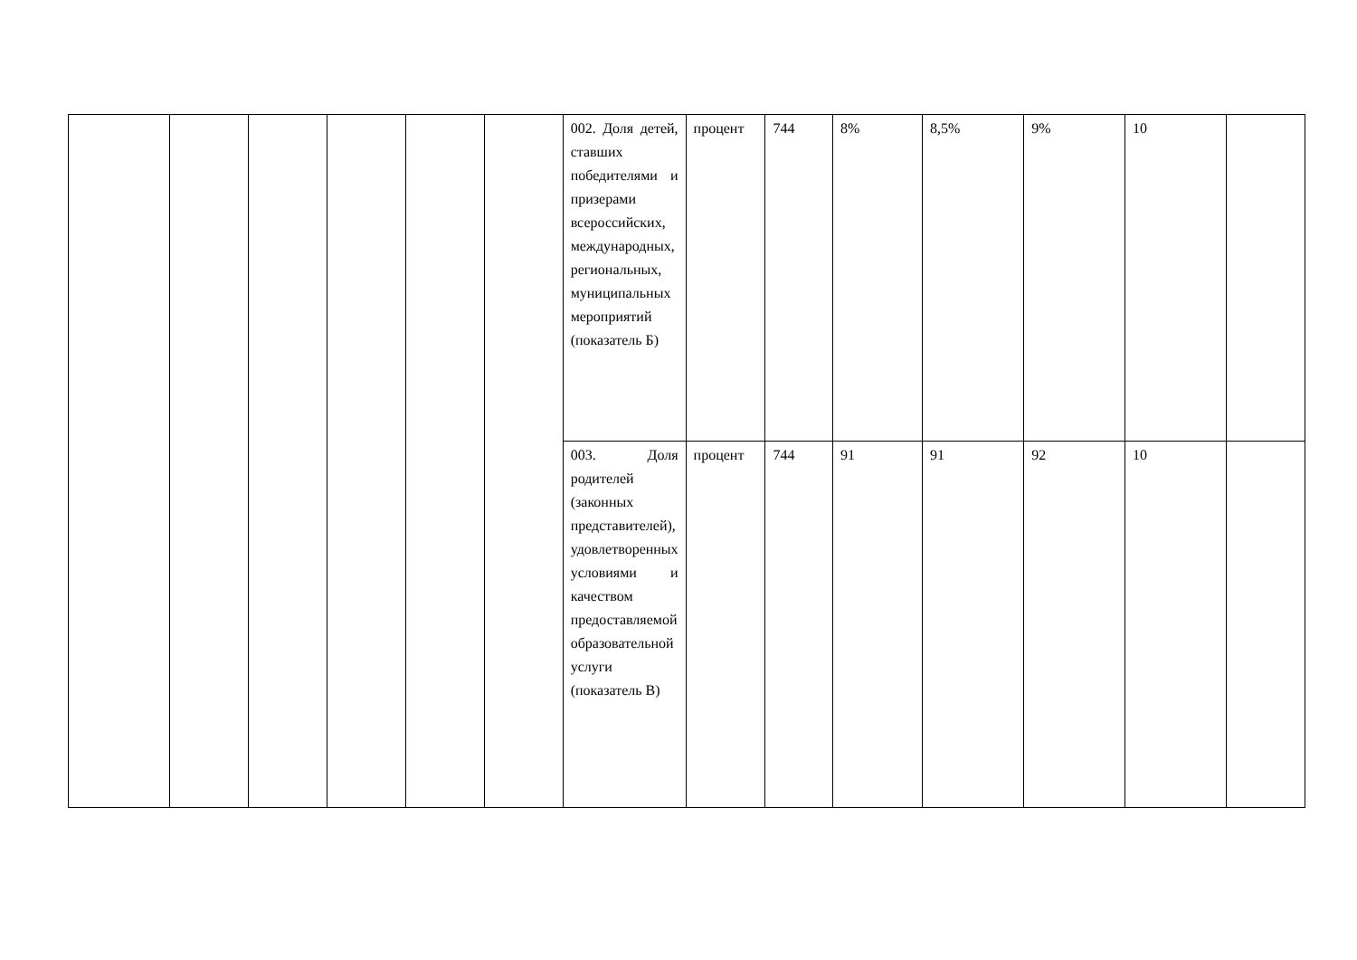| | | | | | | 002. Доля детей, ставших победителями и призерами всероссийских, международных, региональных, муниципальных мероприятий (показатель Б) | процент | 744 | 8% | 8,5% | 9% | 10 | |
| | | | | | | 003. Доля родителей (законных представителей), удовлетворенных условиями и качеством предоставляемой образовательной услуги (показатель В) | процент | 744 | 91 | 91 | 92 | 10 | |